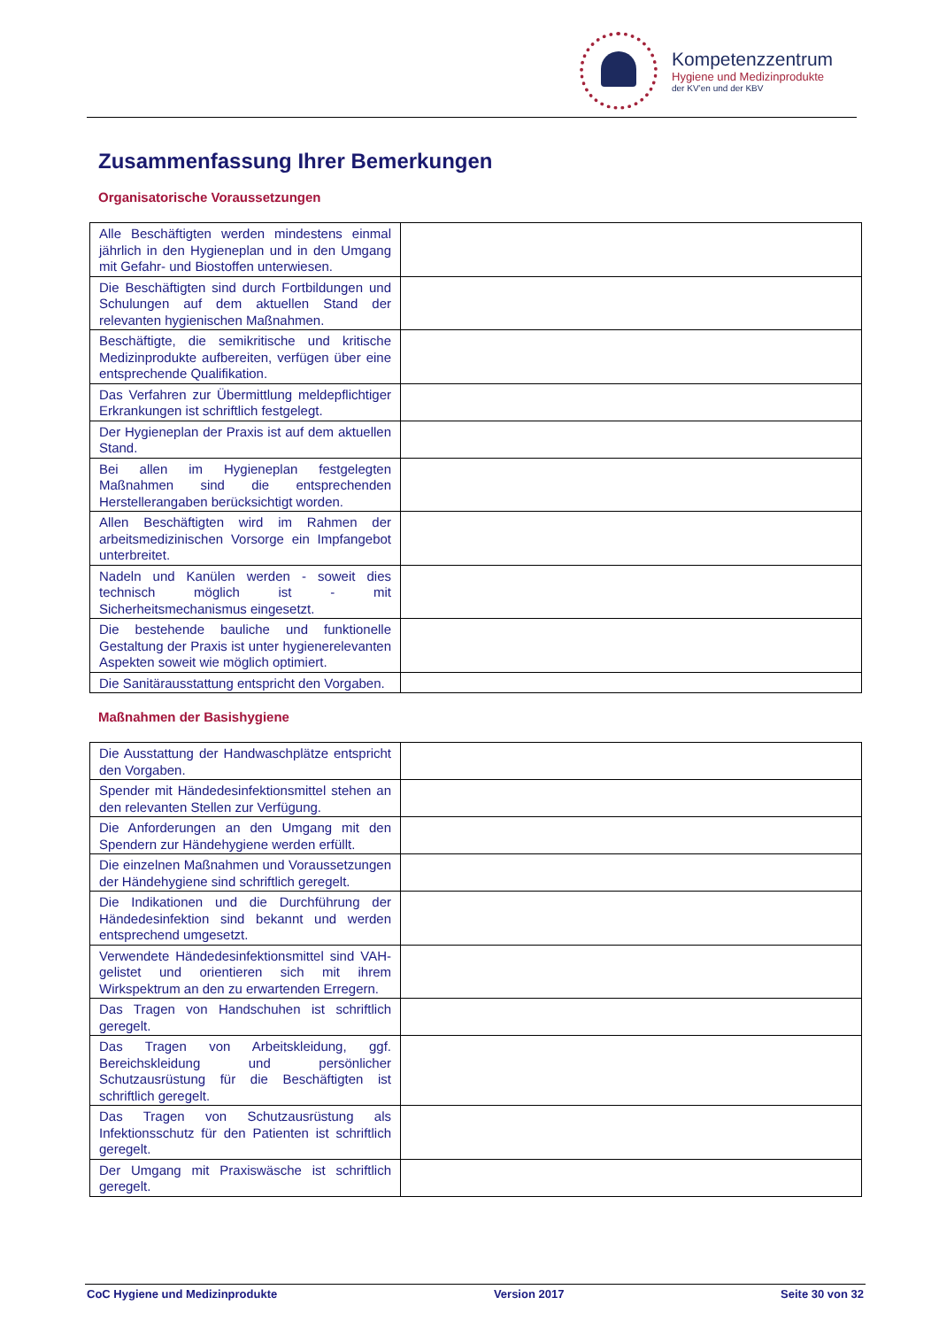Kompetenzzentrum
Hygiene und Medizinprodukte
der KV’en und der KBV
Zusammenfassung Ihrer Bemerkungen
Organisatorische Voraussetzungen
| Alle Beschäftigten werden mindestens einmal jährlich in den Hygieneplan und in den Umgang mit Gefahr- und Biostoffen unterwiesen. | |
| Die Beschäftigten sind durch Fortbildungen und Schulungen auf dem aktuellen Stand der relevanten hygienischen Maßnahmen. | |
| Beschäftigte, die semikritische und kritische Medizinprodukte aufbereiten, verfügen über eine entsprechende Qualifikation. | |
| Das Verfahren zur Übermittlung meldepflichtiger Erkrankungen ist schriftlich festgelegt. | |
| Der Hygieneplan der Praxis ist auf dem aktuellen Stand. | |
| Bei allen im Hygieneplan festgelegten Maßnahmen sind die entsprechenden Herstellerangaben berücksichtigt worden. | |
| Allen Beschäftigten wird im Rahmen der arbeitsmedizinischen Vorsorge ein Impfangebot unterbreitet. | |
| Nadeln und Kanülen werden - soweit dies technisch möglich ist - mit Sicherheitsmechanismus eingesetzt. | |
| Die bestehende bauliche und funktionelle Gestaltung der Praxis ist unter hygienerelevanten Aspekten soweit wie möglich optimiert. | |
| Die Sanitärausstattung entspricht den Vorgaben. | |
Maßnahmen der Basishygiene
| Die Ausstattung der Handwaschplätze entspricht den Vorgaben. | |
| Spender mit Händedesinfektionsmittel stehen an den relevanten Stellen zur Verfügung. | |
| Die Anforderungen an den Umgang mit den Spendern zur Händehygiene werden erfüllt. | |
| Die einzelnen Maßnahmen und Voraussetzungen der Händehygiene sind schriftlich geregelt. | |
| Die Indikationen und die Durchführung der Händedesinfektion sind bekannt und werden entsprechend umgesetzt. | |
| Verwendete Händedesinfektionsmittel sind VAH-gelistet und orientieren sich mit ihrem Wirkspektrum an den zu erwartenden Erregern. | |
| Das Tragen von Handschuhen ist schriftlich geregelt. | |
| Das Tragen von Arbeitskleidung, ggf. Bereichskleidung und persönlicher Schutzausrüstung für die Beschäftigten ist schriftlich geregelt. | |
| Das Tragen von Schutzausrüstung als Infektionsschutz für den Patienten ist schriftlich geregelt. | |
| Der Umgang mit Praxiswäsche ist schriftlich geregelt. | |
CoC Hygiene und Medizinprodukte Version 2017 Seite 30 von 32